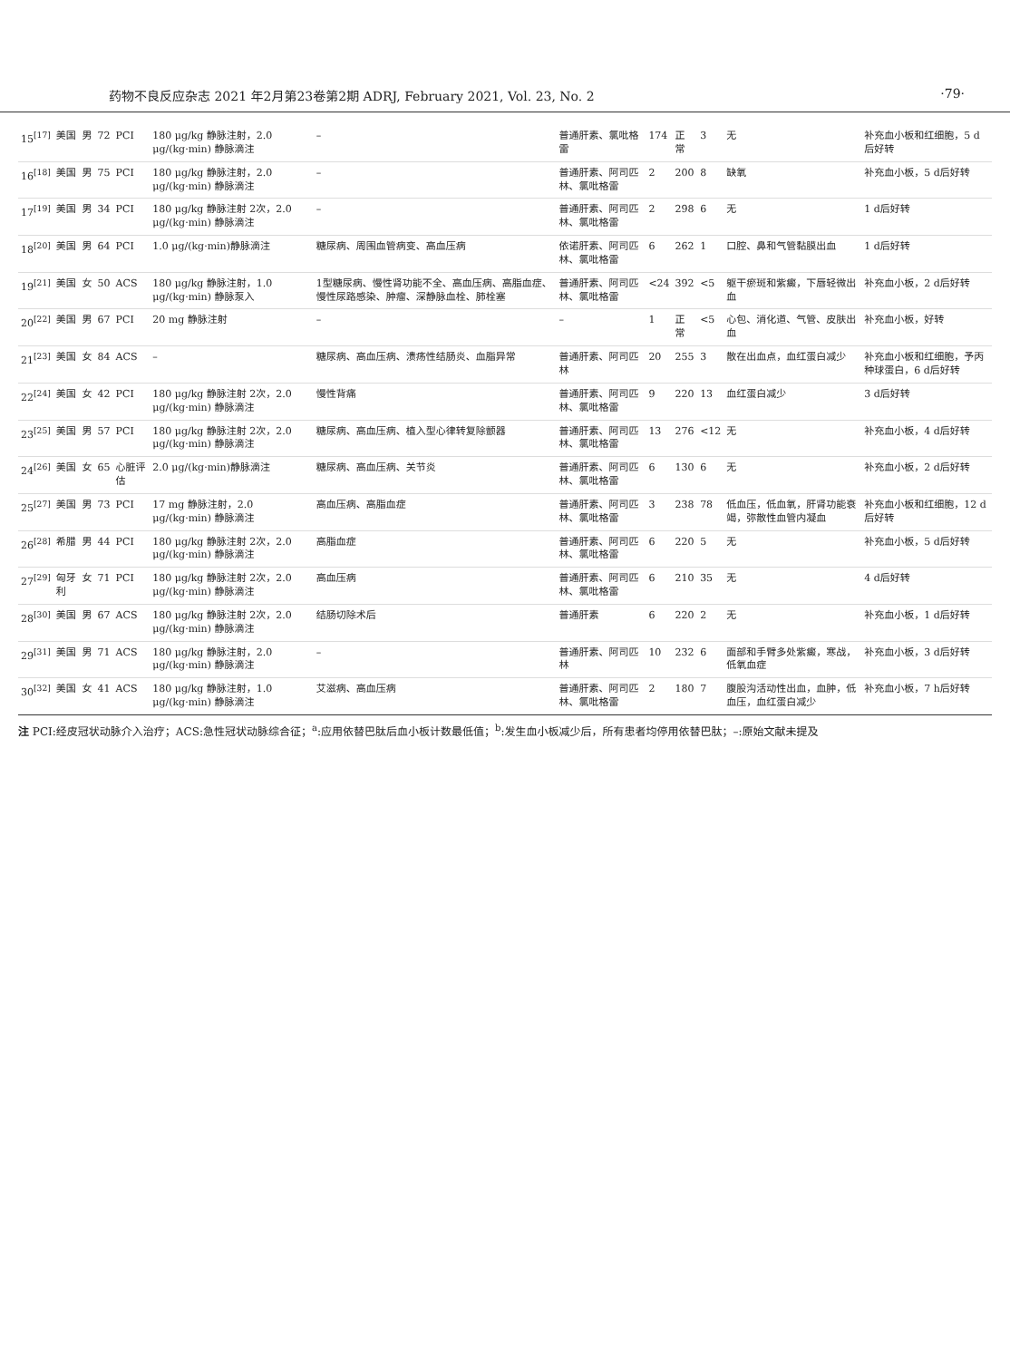药物不良反应杂志 2021 年2月第23卷第2期 ADRJ, February 2021, Vol. 23, No. 2 ·79·
| 15<sup>[17]</sup> | 美国 | 男 | 72 | PCI | 180 μg/kg 静脉注射，2.0 μg/(kg·min) 静脉滴注 | – | 普通肝素、氯吡格雷 | 174 | 正常 | 3 | 无 | 补充血小板和红细胞，5 d后好转 |
| 16<sup>[18]</sup> | 美国 | 男 | 75 | PCI | 180 μg/kg 静脉注射，2.0 μg/(kg·min) 静脉滴注 | – | 普通肝素、阿司匹林、氯吡格雷 | 2 | 200 | 8 | 缺氧 | 补充血小板，5 d后好转 |
| 17<sup>[19]</sup> | 美国 | 男 | 34 | PCI | 180 μg/kg 静脉注射 2次，2.0 μg/(kg·min) 静脉滴注 | – | 普通肝素、阿司匹林、氯吡格雷 | 2 | 298 | 6 | 无 | 1 d后好转 |
| 18<sup>[20]</sup> | 美国 | 男 | 64 | PCI | 1.0 μg/(kg·min)静脉滴注 | 糖尿病、周围血管病变、高血压病 | 依诺肝素、阿司匹林、氯吡格雷 | 6 | 262 | 1 | 口腔、鼻和气管黏膜出血 | 1 d后好转 |
| 19<sup>[21]</sup> | 美国 | 女 | 50 | ACS | 180 μg/kg 静脉注射，1.0 μg/(kg·min) 静脉泵入 | 1型糖尿病、慢性肾功能不全、高血压病、高脂血症、慢性尿路感染、肿瘤、深静脉血栓、肺栓塞 | 普通肝素、阿司匹林、氯吡格雷 | <24 | 392 | <5 | 躯干瘀斑和紫癜，下唇轻微出血 | 补充血小板，2 d后好转 |
| 20<sup>[22]</sup> | 美国 | 男 | 67 | PCI | 20 mg 静脉注射 | – | – | 1 | 正常 | <5 | 心包、消化道、气管、皮肤出血 | 补充血小板，好转 |
| 21<sup>[23]</sup> | 美国 | 女 | 84 | ACS | – | 糖尿病、高血压病、溃疡性结肠炎、血脂异常 | 普通肝素、阿司匹林 | 20 | 255 | 3 | 散在出血点，血红蛋白减少 | 补充血小板和红细胞，予丙种球蛋白，6 d后好转 |
| 22<sup>[24]</sup> | 美国 | 女 | 42 | PCI | 180 μg/kg 静脉注射 2次，2.0 μg/(kg·min) 静脉滴注 | 慢性背痛 | 普通肝素、阿司匹林、氯吡格雷 | 9 | 220 | 13 | 血红蛋白减少 | 3 d后好转 |
| 23<sup>[25]</sup> | 美国 | 男 | 57 | PCI | 180 μg/kg 静脉注射 2次，2.0 μg/(kg·min) 静脉滴注 | 糖尿病、高血压病、植入型心律转复除颤器 | 普通肝素、阿司匹林、氯吡格雷 | 13 | 276 | <12 | 无 | 补充血小板，4 d后好转 |
| 24<sup>[26]</sup> | 美国 | 女 | 65 | 心脏评估 | 2.0 μg/(kg·min)静脉滴注 | 糖尿病、高血压病、关节炎 | 普通肝素、阿司匹林、氯吡格雷 | 6 | 130 | 6 | 无 | 补充血小板，2 d后好转 |
| 25<sup>[27]</sup> | 美国 | 男 | 73 | PCI | 17 mg 静脉注射，2.0 μg/(kg·min) 静脉滴注 | 高血压病、高脂血症 | 普通肝素、阿司匹林、氯吡格雷 | 3 | 238 | 78 | 低血压，低血氧，肝肾功能衰竭，弥散性血管内凝血 | 补充血小板和红细胞，12 d后好转 |
| 26<sup>[28]</sup> | 希腊 | 男 | 44 | PCI | 180 μg/kg 静脉注射 2次，2.0 μg/(kg·min) 静脉滴注 | 高脂血症 | 普通肝素、阿司匹林、氯吡格雷 | 6 | 220 | 5 | 无 | 补充血小板，5 d后好转 |
| 27<sup>[29]</sup> | 匈牙利 | 女 | 71 | PCI | 180 μg/kg 静脉注射 2次，2.0 μg/(kg·min) 静脉滴注 | 高血压病 | 普通肝素、阿司匹林、氯吡格雷 | 6 | 210 | 35 | 无 | 4 d后好转 |
| 28<sup>[30]</sup> | 美国 | 男 | 67 | ACS | 180 μg/kg 静脉注射 2次，2.0 μg/(kg·min) 静脉滴注 | 结肠切除术后 | 普通肝素 | 6 | 220 | 2 | 无 | 补充血小板，1 d后好转 |
| 29<sup>[31]</sup> | 美国 | 男 | 71 | ACS | 180 μg/kg 静脉注射，2.0 μg/(kg·min) 静脉滴注 | – | 普通肝素、阿司匹林 | 10 | 232 | 6 | 面部和手臂多处紫癜，寒战，低氧血症 | 补充血小板，3 d后好转 |
| 30<sup>[32]</sup> | 美国 | 女 | 41 | ACS | 180 μg/kg 静脉注射，1.0 μg/(kg·min) 静脉滴注 | 艾滋病、高血压病 | 普通肝素、阿司匹林、氯吡格雷 | 2 | 180 | 7 | 腹股沟活动性出血，血肿，低血压，血红蛋白减少 | 补充血小板，7 h后好转 |
注 PCI:经皮冠状动脉介入治疗；ACS:急性冠状动脉综合征；<sup>a</sup>:应用依替巴肽后血小板计数最低值；<sup>b</sup>:发生血小板减少后，所有患者均停用依替巴肽；–:原始文献未提及